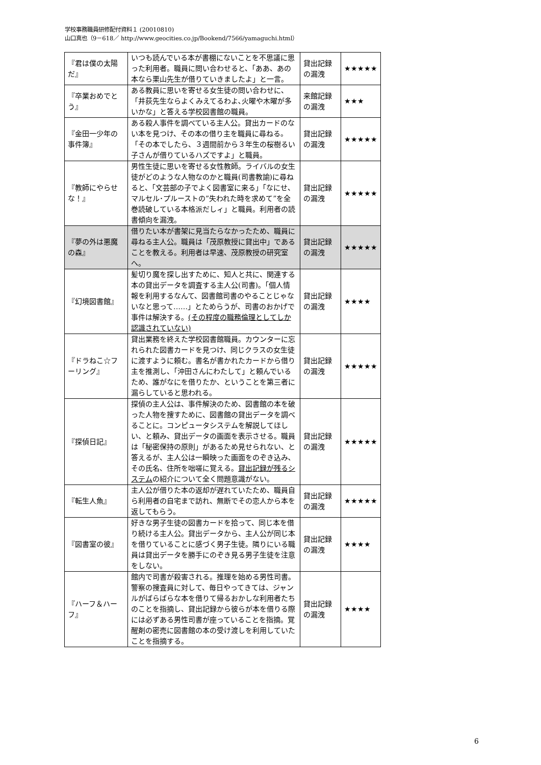学校事務職員研修配付資料１ (20010810)
山口真也（9－618／ http://www.geocities.co.jp/Bookend/7566/yamaguchi.html）
| 『君は僕の太陽だ』 | いつも読んでいる本が書棚にないことを不思議に思った利用者。職員に問い合わせると、「ああ、あの本なら栗山先生が借りていきましたよ」と一言。 | 貸出記録の漏洩 | ★★★★★ |
| 『卒業おめでとう』 | ある教員に思いを寄せる女生徒の問い合わせに、「井荻先生ならよくみえてるわよ､火曜や木曜が多いかな」と答える学校図書館の職員。 | 来館記録の漏洩 | ★★★ |
| 『金田一少年の事件簿』 | ある殺人事件を調べている主人公。貸出カードのない本を見つけ、その本の借り主を職員に尋ねる。「その本でしたら、３週間前から３年生の桜樹るい子さんが借りているハズですよ」と職員。 | 貸出記録の漏洩 | ★★★★★ |
| 『教師にやらせな！』 | 男性生徒に思いを寄せる女性教師。ライバルの女生徒がどのような人物なのかと職員(司書教諭)に尋ねると、「文芸部の子でよく図書室に来る」「なにせ、マルセル･プルーストの”失われた時を求めて”を全巻読破している本格派だしィ」と職員。利用者の読書傾向を漏洩。 | 貸出記録の漏洩 | ★★★★★ |
| 『夢の外は悪魔の森』 | 借りたい本が書架に見当たらなかったため、職員に尋ねる主人公。職員は「茂原教授に貸出中」であることを教える。利用者は早速、茂原教授の研究室へ。 | 貸出記録の漏洩 | ★★★★★ |
| 『幻境図書館』 | 髪切り魔を探し出すために、知人と共に、関連する本の貸出データを調査する主人公(司書)。「個人情報を利用するなんて、図書館司書のやることじゃないなと思って……」とためらうが、司書のおかげで事件は解決する。 (その程度の職務倫理としてしか認識されていない) | 貸出記録の漏洩 | ★★★★ |
| 『ドラねこ☆フーリング』 | 貸出業務を終えた学校図書館職員。カウンターに忘れられた図書カードを見つけ、同じクラスの女生徒に渡すように頼む。書名が書かれたカードから借り主を推測し、「沖田さんにわたして」と頼んでいるため、誰がなにを借りたか、ということを第三者に漏らしていると思われる。 | 貸出記録の漏洩 | ★★★★★ |
| 『探偵日記』 | 探偵の主人公は、事件解決のため、図書館の本を破った人物を捜すために、図書館の貸出データを調べることに。コンピュータシステムを解説してほしい、と頼み、貸出データの画面を表示させる。職員は「秘密保持の原則」があるため見せられない、と答えるが、主人公は一瞬映った画面をのぞき込み､その氏名、住所を咄嗟に覚える。 貸出記録が残るシステム の紹介について全く問題意識がない。 | 貸出記録の漏洩 | ★★★★★ |
| 『転生人魚』 | 主人公が借りた本の返却が遅れていたため、職員自ら利用者の自宅まで訪れ、無断でその恋人から本を返してもらう。 | 貸出記録の漏洩 | ★★★★★ |
| 『図書室の彼』 | 好きな男子生徒の図書カードを拾って、同じ本を借り続ける主人公。貸出データから、主人公が同じ本を借りていることに感づく男子生徒。隣りにいる職員は貸出データを勝手にのぞき見る男子生徒を注意をしない。 | 貸出記録の漏洩 | ★★★★ |
| 『ハーフ＆ハーフ』 | 館内で司書が殺害される。推理を始める男性司書。警察の捜査員に対して、毎日やってきては、ジャンルがばらばらな本を借りて帰るおかしな利用者たちのことを指摘し、貸出記録から彼らが本を借りる際には必ずある男性司書が座っていることを指摘。覚醒剤の密売に図書館の本の受け渡しを利用していたことを指摘する。 | 貸出記録の漏洩 | ★★★★ |
6